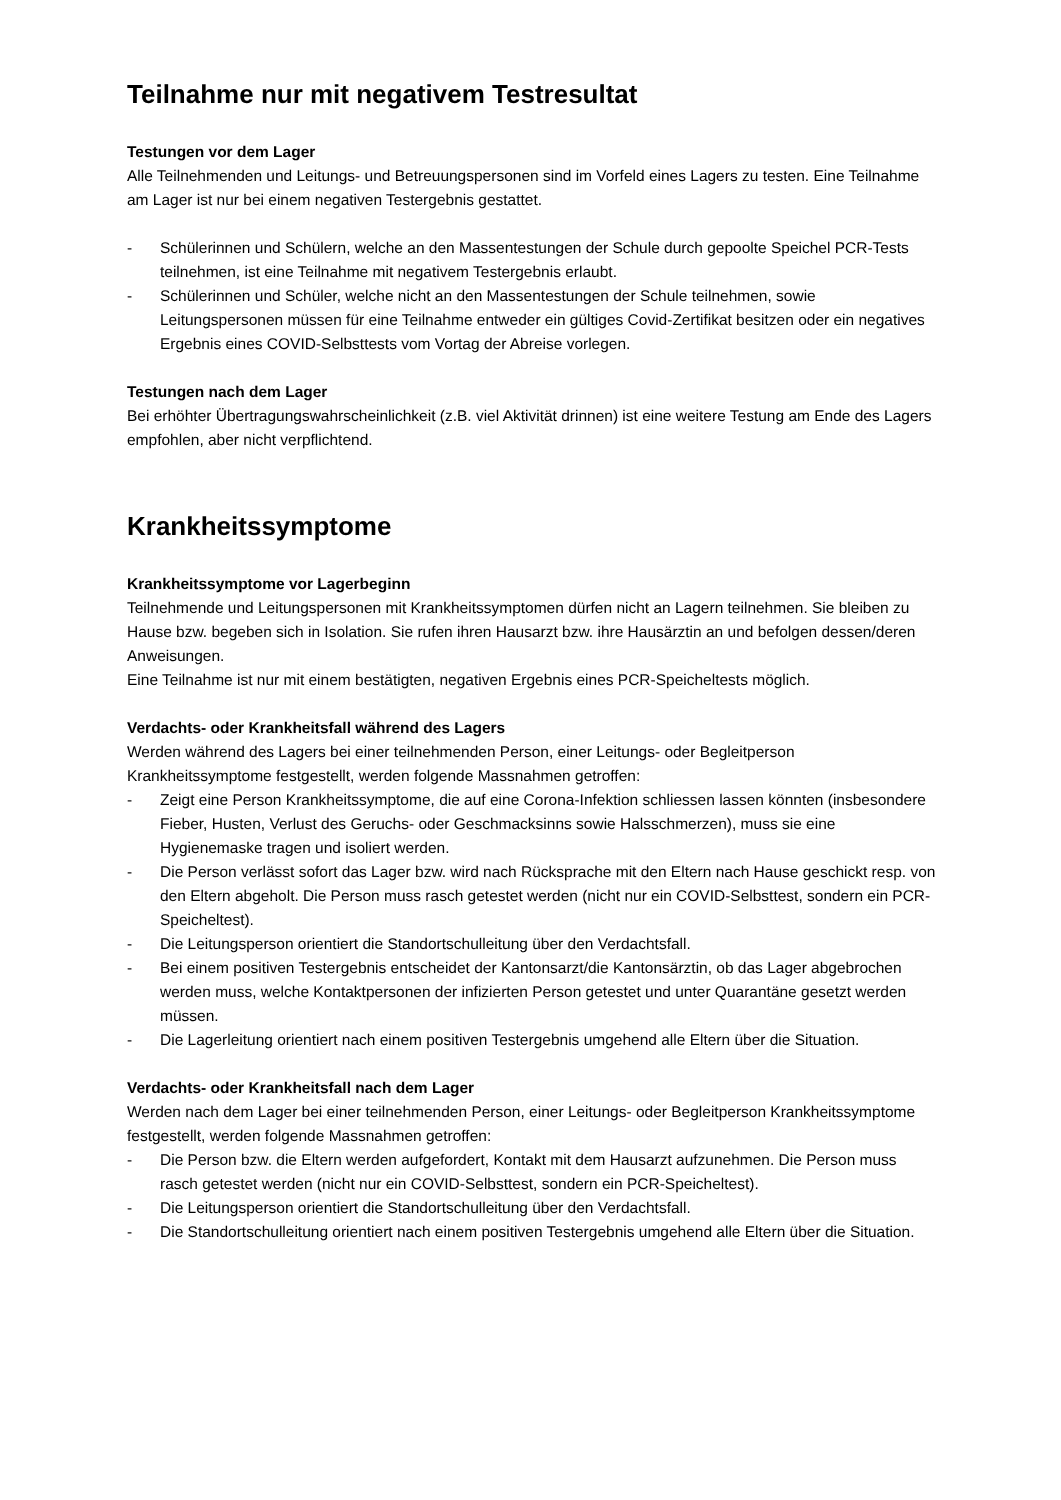Teilnahme nur mit negativem Testresultat
Testungen vor dem Lager
Alle Teilnehmenden und Leitungs- und Betreuungspersonen sind im Vorfeld eines Lagers zu testen. Eine Teilnahme am Lager ist nur bei einem negativen Testergebnis gestattet.
- Schülerinnen und Schülern, welche an den Massentestungen der Schule durch gepoolte Speichel PCR-Tests teilnehmen, ist eine Teilnahme mit negativem Testergebnis erlaubt.
- Schülerinnen und Schüler, welche nicht an den Massentestungen der Schule teilnehmen, sowie Leitungspersonen müssen für eine Teilnahme entweder ein gültiges Covid-Zertifikat besitzen oder ein negatives Ergebnis eines COVID-Selbsttests vom Vortag der Abreise vorlegen.
Testungen nach dem Lager
Bei erhöhter Übertragungswahrscheinlichkeit (z.B. viel Aktivität drinnen) ist eine weitere Testung am Ende des Lagers empfohlen, aber nicht verpflichtend.
Krankheitssymptome
Krankheitssymptome vor Lagerbeginn
Teilnehmende und Leitungspersonen mit Krankheitssymptomen dürfen nicht an Lagern teilnehmen. Sie bleiben zu Hause bzw. begeben sich in Isolation. Sie rufen ihren Hausarzt bzw. ihre Hausärztin an und befolgen dessen/deren Anweisungen.
Eine Teilnahme ist nur mit einem bestätigten, negativen Ergebnis eines PCR-Speicheltests möglich.
Verdachts- oder Krankheitsfall während des Lagers
Werden während des Lagers bei einer teilnehmenden Person, einer Leitungs- oder Begleitperson Krankheitssymptome festgestellt, werden folgende Massnahmen getroffen:
- Zeigt eine Person Krankheitssymptome, die auf eine Corona-Infektion schliessen lassen könnten (insbesondere Fieber, Husten, Verlust des Geruchs- oder Geschmacksinns sowie Halsschmerzen), muss sie eine Hygienemaske tragen und isoliert werden.
- Die Person verlässt sofort das Lager bzw. wird nach Rücksprache mit den Eltern nach Hause geschickt resp. von den Eltern abgeholt. Die Person muss rasch getestet werden (nicht nur ein COVID-Selbsttest, sondern ein PCR-Speicheltest).
- Die Leitungsperson orientiert die Standortschulleitung über den Verdachtsfall.
- Bei einem positiven Testergebnis entscheidet der Kantonsarzt/die Kantonsärztin, ob das Lager abgebrochen werden muss, welche Kontaktpersonen der infizierten Person getestet und unter Quarantäne gesetzt werden müssen.
- Die Lagerleitung orientiert nach einem positiven Testergebnis umgehend alle Eltern über die Situation.
Verdachts- oder Krankheitsfall nach dem Lager
Werden nach dem Lager bei einer teilnehmenden Person, einer Leitungs- oder Begleitperson Krankheitssymptome festgestellt, werden folgende Massnahmen getroffen:
- Die Person bzw. die Eltern werden aufgefordert, Kontakt mit dem Hausarzt aufzunehmen. Die Person muss rasch getestet werden (nicht nur ein COVID-Selbsttest, sondern ein PCR-Speicheltest).
- Die Leitungsperson orientiert die Standortschulleitung über den Verdachtsfall.
- Die Standortschulleitung orientiert nach einem positiven Testergebnis umgehend alle Eltern über die Situation.